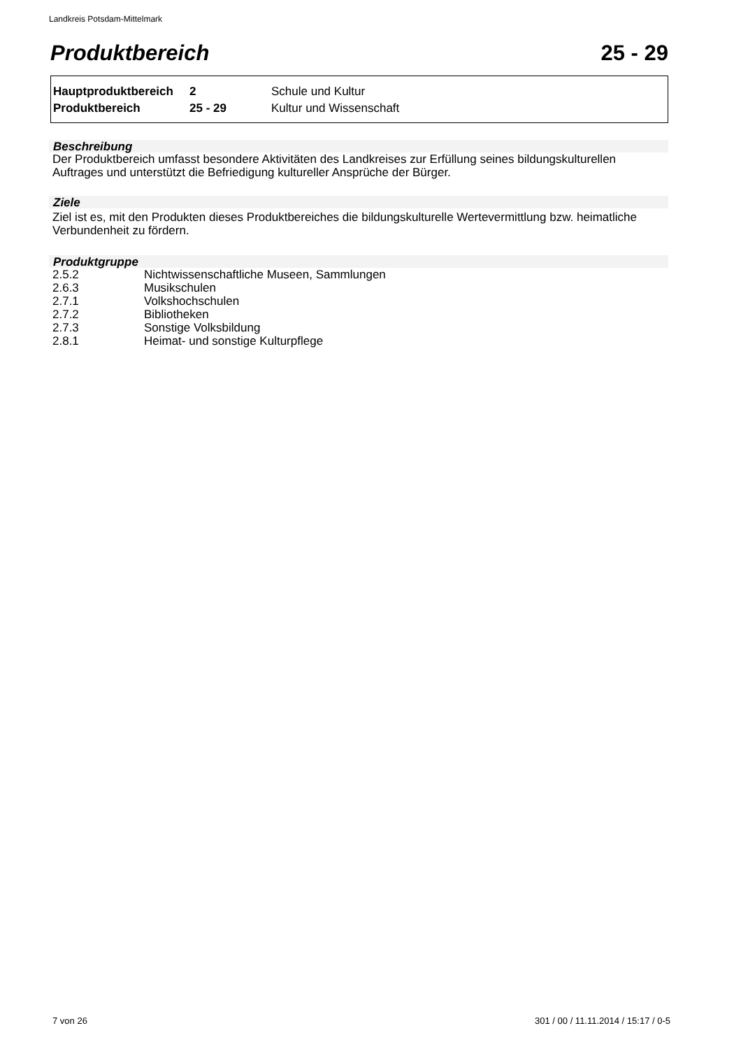Landkreis Potsdam-Mittelmark
Produktbereich 25 - 29
| Hauptproduktbereich | 2 | Schule und Kultur |
| Produktbereich | 25 - 29 | Kultur und Wissenschaft |
Beschreibung
Der Produktbereich umfasst besondere Aktivitäten des Landkreises zur Erfüllung seines bildungskulturellen Auftrages und unterstützt die Befriedigung kultureller Ansprüche der Bürger.
Ziele
Ziel ist es, mit den Produkten dieses Produktbereiches die bildungskulturelle Wertevermittlung bzw. heimatliche Verbundenheit zu fördern.
Produktgruppe
| 2.5.2 | Nichtwissenschaftliche Museen, Sammlungen |
| 2.6.3 | Musikschulen |
| 2.7.1 | Volkshochschulen |
| 2.7.2 | Bibliotheken |
| 2.7.3 | Sonstige Volksbildung |
| 2.8.1 | Heimat- und sonstige Kulturpflege |
7 von 26 301 / 00 / 11.11.2014 / 15:17 / 0-5